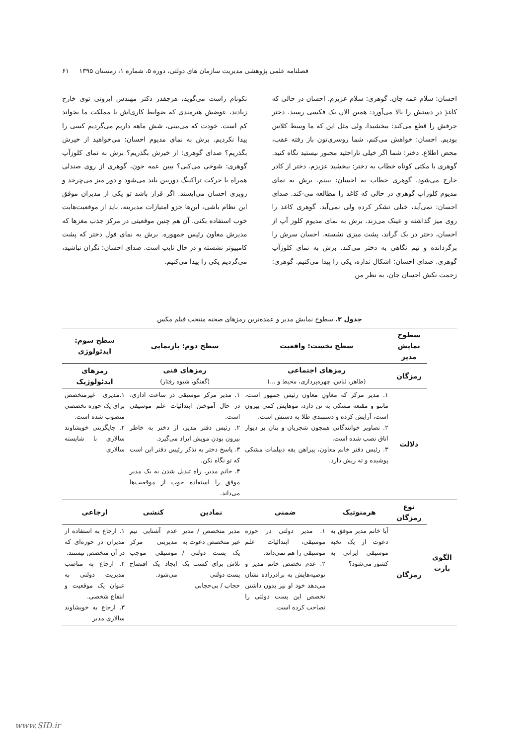فصلنامه علمی پژوهشی مدیریت سازمان های دولتی، دوره ۵، شماره ۱، زمستان ۱۳۹۵ ۶۱
احسان: سلام عمه جان. گوهری: سلام عزیزم. احسان در حالی که کاغذِ در دستش را بالا می‌آورد: همین الان یک فکسی رسید. دختر حرفش را قطع می‌کند: ببخشیدا، ولی مثل این که ما وسط کلاس بودیم. احسان: خواهش می‌کنم، شما روسری‌تون باز رفته عقب، محض اطلاع. دختر: شما اگر خیلی ناراحتید مجبور نیستید نگاه کنید. گوهری با مکثی کوتاه خطاب به دختر: ببخشید عزیزم. دختر از کادر خارج می‌شود. گوهری خطاب به احسان: ببینم. برش به نمای مدیوم کلوزآپ گوهری در حالی که کاغذ را مطالعه می-کند. صدای احسان: نمی‌آید، خیلی تشکر کرده ولی نمی‌آید. گوهری کاغذ را روی میز گذاشته و عینک می‌زند. برش به نمای مدیوم کلوز آپ از احسان، دختر در بک گراند، پشت میزی نشسته. احسان سرش را برگردانده و نیم نگاهی به دختر می‌کند. برش به نمای کلوزآپ گوهری. صدای احسان: اشکال نداره، یکی را پیدا می‌کنیم. گوهری: زحمت نکش احسان جان، به نظر من
نکونام راست می‌گوید، هرچقدر دکتر مهندس ایرونی توی خارج زیادند، عوضش هنرمندی که ضوابط کاری‌اش با مملکت ما بخواند کم است. خودت که می‌بینی، شش ماهه داریم می‌گردیم کسی را پیدا نکردیم. برش به نمای مدیوم احسان: می‌خواهید از خیرش بگذریم؟ صدای گوهری: از خیرش بگذریم؟ برش به نمای کلوزآپ گوهری: شوخی می‌کنی؟ ببین عمه جون، گوهری از روی صندلی همراه با حرکت تراکینگ دوربین بلند می‌شود و دور میز می‌چرخد و روبری احسان می‌ایستد. اگر قرار باشد تو یکی از مدیران موفق این نظام باشی، این‌ها جزو امتیازات مدیریته، باید از موقعیت‌هایت خوب استفاده بکنی. آن هم چنین موقعیتی در مرکز جذب مغزها که مدیرش معاون رئیس جمهوره. برش به نمای فول دختر که پشت کامپیوتر نشسته و در حال تایپ است. صدای احسان: نگران نباشید، می‌گردیم یکی را پیدا می‌کنیم.
جدول ۳. سطوح نمایش مدیر و عمده‌ترین رمزهای صحنه منتخب فیلم مکس
| | سطوح نمایش مدیر | سطح نخست: واقعیت | | سطح دوم: بازنمایی | | سطح سوم: ایدئولوژی |
| | رمزگان | رمزهای اجتماعی (ظاهر، لباس، چهره‌پردازی، محیط و ...) | | رمزهای فنی (گفتگو، شیوه رفتار) | | رمزهای ایدئولوژیک |
| | دلالت | ۱. مدیر مرکز که معاونِ معاون رئیس جمهور است، مانتو و مقنعه مشکی به تن دارد، موهایش کمی بیرون است، آرایش کرده و دستبندی طلا به دستش است. ۲. تصاویر خوانندگانی همچون شجریان و بنان بر دیوار اتاق نصب شده است. ۳. رئیس دفتر خانم معاون، پیراهن یقه دیپلمات مشکی پوشیده و ته ریش دارد. | | ۱. مدیر مرکز موسیقی در ساعت اداری، در حال آموختن ابتدائیات علم موسیقی است. ۲. رئیس دفتر مدیر، از دختر به خاطر بیرون بودن مویش ایراد می‌گیرد. ۳. پاسخ دختر به تذکر رئیس دفتر این است که تو نگاه نکن. ۴. خانم مدیر، راه تبدیل شدن به یک مدیر موفق را استفاده خوب از موقعیت‌ها می‌داند. | | ۱.مدیری غیرمتخصص برای یک حوزه تخصصی منصوب شده است. ۲. جایگزینی خویشاوند سالاری با شایسته سالاری |
| الگوی بارت | نوع رمزگان | هرمنوتیک | ضمنی | نمادین | کنشی | ارجاعی |
| | رمزگان | آیا خانم مدیر موفق به دعوت از یک نخبه موسیقی ایرانی به کشور می‌شود؟ | ۱. مدیر دولتی در حوزه موسیقی، ابتدائیات علم موسیقی را هم نمی‌داند. ۲. عدم تخصص خانم مدیر و توصیه‌هایش به برادرزاده نشان می‌دهد خود او نیز بدون داشتن تخصص این پست دولتی را تصاحب کرده است. | مدیر متخصص / مدیر غیر متخصص دعوت به یک پست دولتی / تلاش برای کسب یک پست دولتی حجاب / بی‌حجابی | عدم آشنایی تیم مدیریتی مرکز موسیقی موجب ایجاد یک افتضاح می‌شود. | ۱. ارجاع به استفاده از مدیران در حوزه‌ای که در آن متخصص نیستند. ۲. ارجاع به مناصب مدیریت دولتی به عنوان یک موقعیت و انتفاع شخصی. ۳. ارجاع به خویشاوند سالاری مدیر |
www.SID.ir